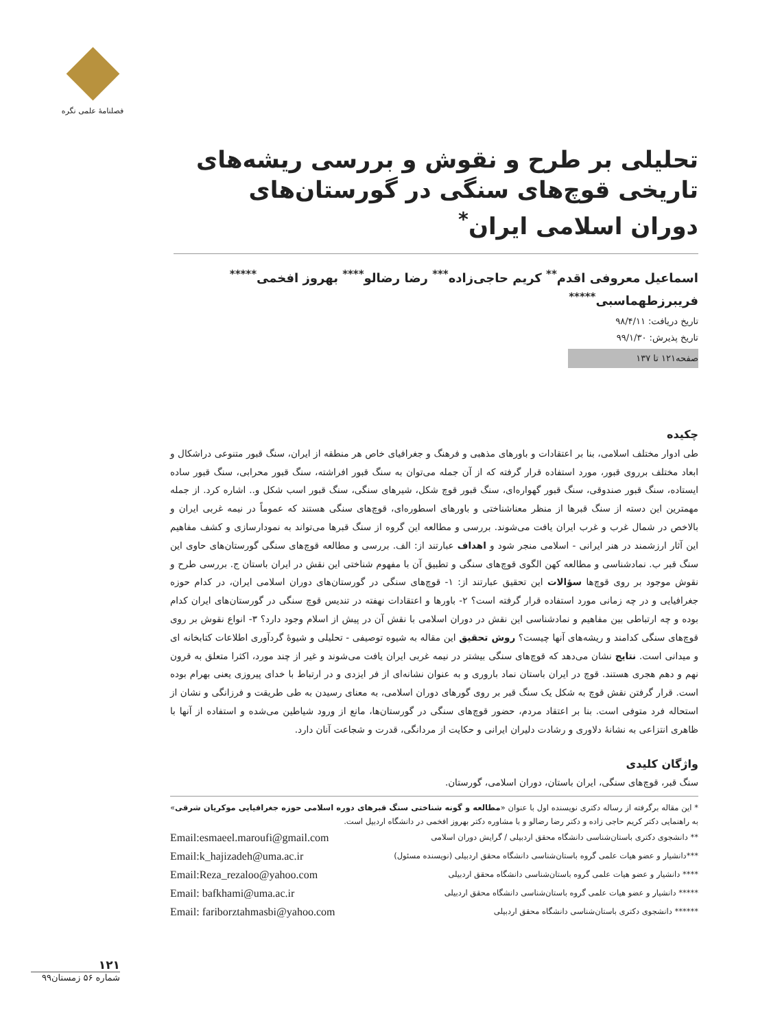فصلنامهٔ علمی نگره
تحلیلی بر طرح و نقوش و بررسی ریشه‌های تاریخی قوچ‌های سنگی در گورستان‌های دوران اسلامی ایران<sup>*</sup>
اسماعیل معروفی اقدم<sup>**</sup> کریم حاجی‌زاده<sup>***</sup> رضا رضالو<sup>****</sup> بهروز افخمی<sup>*****</sup>
فریبرزطهماسبی<sup>*****</sup>
تاریخ دریافت: ۹۸/۴/۱۱
تاریخ پذیرش: ۹۹/۱/۳۰
صفحه۱۲۱ تا ۱۳۷
چکیده
طی ادوار مختلف اسلامی، بنا بر اعتقادات و باورهای مذهبی و فرهنگ و جغرافیای خاص هر منطقه از ایران، سنگ قبور متنوعی دراشکال و ابعاد مختلف برروی قبور، مورد استفاده قرار گرفته که از آن جمله می‌توان به سنگ قبور افراشته، سنگ قبور محرابی، سنگ قبور ساده ایستاده، سنگ قبور صندوقی، سنگ قبور گهواره‌ای، سنگ قبور قوچ شکل، شیرهای سنگی، سنگ قبور اسب شکل و.. اشاره کرد. از جمله مهمترین این دسته از سنگ قبرها از منظر معناشناختی و باورهای اسطوره‌ای، قوچ‌های سنگی هستند که عموماً در نیمه غربی ایران و بالاخص در شمال غرب و غرب ایران یافت می‌شوند. بررسی و مطالعه این گروه از سنگ قبرها می‌تواند به نمودارسازی و کشف مفاهیم این آثار ارزشمند در هنر ایرانی - اسلامی منجر شود و اهداف عبارتند از: الف. بررسی و مطالعه قوچ‌های سنگی گورستان‌های حاوی این سنگ قبر ب. نمادشناسی و مطالعه کهن الگوی قوچ‌های سنگی و تطبیق آن با مفهوم شناختی این نقش در ایران باستان ج. بررسی طرح و نقوش موجود بر روی قوچ‌ها سؤالات این تحقیق عبارتند از: ۱- قوچ‌های سنگی در گورستان‌های دوران اسلامی ایران، در کدام حوزه جغرافیایی و در چه زمانی مورد استفاده قرار گرفته است؟ ۲- باورها و اعتقادات نهفته در تندیس قوچ سنگی در گورستان‌های ایران کدام بوده و چه ارتباطی بین مفاهیم و نمادشناسی این نقش در دوران اسلامی با نقش آن در پیش از اسلام وجود دارد؟ ۳- انواع نقوش بر روی قوچ‌های سنگی کدامند و ریشه‌های آنها چیست؟ روش تحقیق این مقاله به شیوه توصیفی - تحلیلی و شیوهٔ گردآوری اطلاعات کتابخانه ای و میدانی است. نتایج نشان می‌دهد که قوچ‌های سنگی بیشتر در نیمه غربی ایران یافت می‌شوند و غیر از چند مورد، اکثرا متعلق به قرون نهم و دهم هجری هستند. قوچ در ایران باستان نماد باروری و به عنوان نشانه‌ای از فر ایزدی و در ارتباط با خدای پیروزی یعنی بهرام بوده است. قرار گرفتن نقش قوچ به شکل یک سنگ قبر بر روی گورهای دوران اسلامی، به معنای رسیدن به طی طریقت و فرزانگی و نشان از استحاله فرد متوفی است. بنا بر اعتقاد مردم، حضور قوچ‌های سنگی در گورستان‌ها، مانع از ورود شیاطین می‌شده و استفاده از آنها با ظاهری انتزاعی به نشانهٔ دلاوری و رشادت دلیران ایرانی و حکایت از مردانگی، قدرت و شجاعت آنان دارد.
واژگان کلیدی
سنگ قبر، قوچ‌های سنگی، ایران باستان، دوران اسلامی، گورستان.
* این مقاله برگرفته از رساله دکتری نویسنده اول با عنوان «مطالعه و گونه شناختی سنگ قبرهای دوره اسلامی حوزه جغرافیایی موکریان شرقی» به راهنمایی دکتر کریم حاجی زاده و دکتر رضا رضالو و با مشاوره دکتر بهروز افخمی در دانشگاه اردبیل است.
** دانشجوی دکتری باستان‌شناسی دانشگاه محقق اردبیلی / گرایش دوران اسلامی Email:esmaeel.maroufi@gmail.com
***دانشیار و عضو هیات علمی گروه باستان‌شناسی دانشگاه محقق اردبیلی (نویسنده مسئول) Email:k_hajizadeh@uma.ac.ir
**** دانشیار و عضو هیات علمی گروه باستان‌شناسی دانشگاه محقق اردبیلی Email:Reza_rezaloo@yahoo.com
***** دانشیار و عضو هیات علمی گروه باستان‌شناسی دانشگاه محقق اردبیلی Email: bafkhami@uma.ac.ir
****** دانشجوی دکتری باستان‌شناسی دانشگاه محقق اردبیلی Email: fariborztahmasbi@yahoo.com
۱۲۱
شماره ۵۶ زمستان۹۹